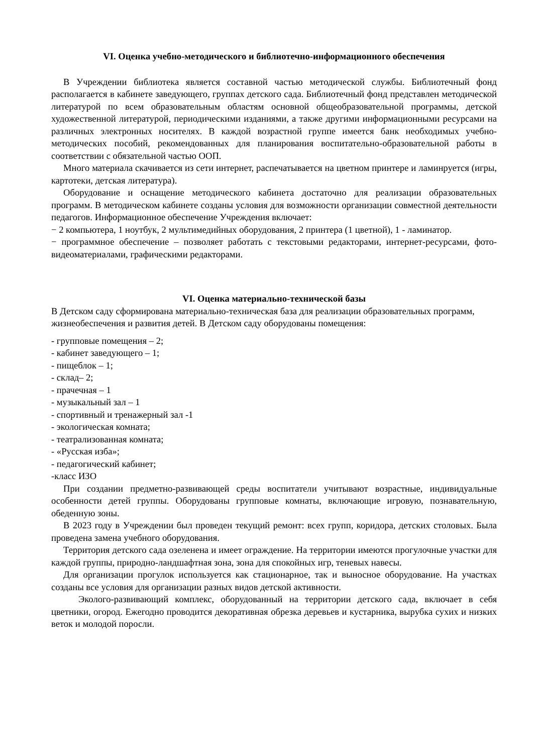VI. Оценка учебно-методического и библиотечно-информационного обеспечения
В Учреждении библиотека является составной частью методической службы. Библиотечный фонд располагается в кабинете заведующего, группах детского сада. Библиотечный фонд представлен методической литературой по всем образовательным областям основной общеобразовательной программы, детской художественной литературой, периодическими изданиями, а также другими информационными ресурсами на различных электронных носителях. В каждой возрастной группе имеется банк необходимых учебно-методических пособий, рекомендованных для планирования воспитательно-образовательной работы в соответствии с обязательной частью ООП.
Много материала скачивается из сети интернет, распечатывается на цветном принтере и ламинруется (игры, картотеки, детская литература).
Оборудование и оснащение методического кабинета достаточно для реализации образовательных программ. В методическом кабинете созданы условия для возможности организации совместной деятельности педагогов. Информационное обеспечение Учреждения включает:
− 2 компьютера, 1 ноутбук, 2 мультимедийных оборудования, 2 принтера (1 цветной), 1 - ламинатор.
− программное обеспечение – позволяет работать с текстовыми редакторами, интернет-ресурсами, фото-видеоматериалами, графическими редакторами.
VI. Оценка материально-технической базы
В Детском саду сформирована материально-техническая база для реализации образовательных программ, жизнеобеспечения и развития детей. В Детском саду оборудованы помещения:
- групповые помещения – 2;
- кабинет заведующего – 1;
- пищеблок – 1;
- склад– 2;
- прачечная – 1
- музыкальный зал – 1
- спортивный и тренажерный зал -1
- экологическая комната;
- театрализованная комната;
- «Русская изба»;
- педагогический кабинет;
-класс ИЗО
При создании предметно-развивающей среды воспитатели учитывают возрастные, индивидуальные особенности детей группы. Оборудованы групповые комнаты, включающие игровую, познавательную, обеденную зоны.
В 2023 году в Учреждении был проведен текущий ремонт: всех групп, коридора, детских столовых. Была проведена замена учебного оборудования.
Территория детского сада озеленена и имеет ограждение. На территории имеются прогулочные участки для каждой группы, природно-ландшафтная зона, зона для спокойных игр, теневых навесы.
Для организации прогулок используется как стационарное, так и выносное оборудование. На участках созданы все условия для организации разных видов детской активности.
Эколого-развивающий комплекс, оборудованный на территории детского сада, включает в себя цветники, огород. Ежегодно проводится декоративная обрезка деревьев и кустарника, вырубка сухих и низких веток и молодой поросли.